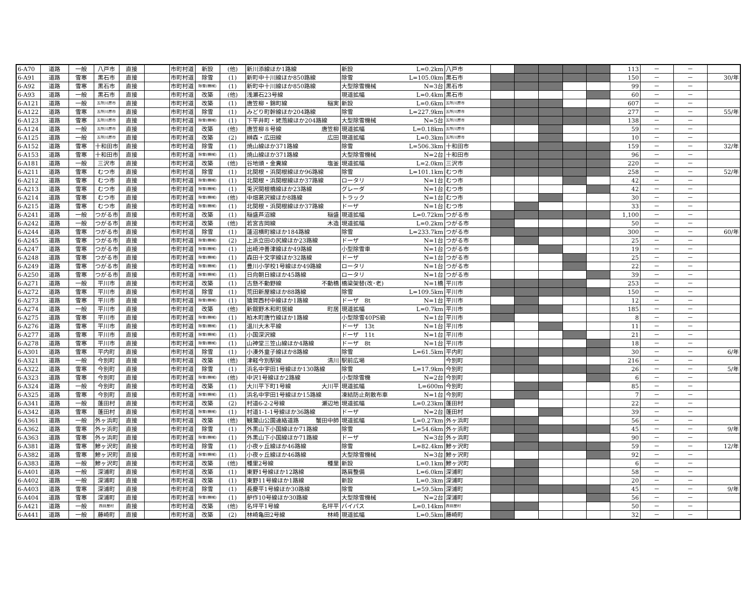| 6-A70 | 道路 | 一般 | 八戸市 | 直接 | | 市町村道 | 新設 | (他) | 新川添線ほか1路線 | 新設 L=0.2km | 八戸市 | | | | | | 113 | － | － | |
| 6-A91 | 道路 | 雪寒 | 黒石市 | 直接 | | 市町村道 | 除雪 | (1) | 新町中十川線ほか850路線 | 除雪 L=105.0km | 黒石市 | | | | | | 150 | － | － | 30/年 |
| 6-A92 | 道路 | 雪寒 | 黒石市 | 直接 | | 市町村道 | 除雪(機械) | (1) | 新町中十川線ほか850路線 | 大型除雪機械 N=3台 | 黒石市 | | | | | | 99 | － | － | |
| 6-A93 | 道路 | 一般 | 黒石市 | 直接 | | 市町村道 | 改築 | (他) | 浅瀬石23号線 | 現道拡幅 L=0.4km | 黒石市 | | | | | | 60 | － | － | |
| 6-A121 | 道路 | 一般 | 五所川原市 | 直接 | | 市町村道 | 改築 | (1) | 唐笠柳・錦町線 稲実 | 新設 L=0.6km | 五所川原市 | | | | | | 607 | － | － | |
| 6-A122 | 道路 | 雪寒 | 五所川原市 | 直接 | | 市町村道 | 除雪 | (1) | みどり町幹線ほか204路線 | 除雪 L=227.9km | 五所川原市 | | | | | | 277 | － | － | 55/年 |
| 6-A123 | 道路 | 雪寒 | 五所川原市 | 直接 | | 市町村道 | 除雪(機械) | (1) | 下平井町・姥萢線ほか204路線 | 大型除雪機械 N=5台 | 五所川原市 | | | | | | 138 | － | － | |
| 6-A124 | 道路 | 一般 | 五所川原市 | 直接 | | 市町村道 | 改築 | (他) | 唐笠柳８号線 唐笠柳 | 現道拡幅 L=0.18km | 五所川原市 | | | | | | 59 | － | － | |
| 6-A125 | 道路 | 一般 | 五所川原市 | 直接 | | 市町村道 | 改築 | (2) | 榊森・広田線 広田 | 現道拡幅 L=0.3km | 五所川原市 | | | | | | 10 | － | － | |
| 6-A152 | 道路 | 雪寒 | 十和田市 | 直接 | | 市町村道 | 除雪 | (1) | 焼山線ほか371路線 | 除雪 L=506.3km | 十和田市 | | | | | | 159 | － | － | 32/年 |
| 6-A153 | 道路 | 雪寒 | 十和田市 | 直接 | | 市町村道 | 除雪(機械) | (1) | 焼山線ほか371路線 | 大型除雪機械 N=2台 | 十和田市 | | | | | | 96 | － | － | |
| 6-A181 | 道路 | 一般 | 三沢市 | 直接 | | 市町村道 | 改築 | (他) | 谷地頭・金糞線 塩釜 | 現道拡幅 L=2.0km | 三沢市 | | | | | | 220 | － | － | |
| 6-A211 | 道路 | 雪寒 | むつ市 | 直接 | | 市町村道 | 除雪 | (1) | 北関根・浜関根線ほか96路線 | 除雪 L=101.1km | むつ市 | | | | | | 258 | － | － | 52/年 |
| 6-A212 | 道路 | 雪寒 | むつ市 | 直接 | | 市町村道 | 除雪(機械) | (1) | 北関根・浜関根線ほか37路線 | ロータリ N=1台 | むつ市 | | | | | | 42 | － | － | |
| 6-A213 | 道路 | 雪寒 | むつ市 | 直接 | | 市町村道 | 除雪(機械) | (1) | 兎沢関根橋線ほか23路線 | グレーダ N=1台 | むつ市 | | | | | | 42 | － | － | |
| 6-A214 | 道路 | 雪寒 | むつ市 | 直接 | | 市町村道 | 除雪(機械) | (他) | 中畑葛沢線ほか8路線 | トラック N=1台 | むつ市 | | | | | | 30 | － | － | |
| 6-A215 | 道路 | 雪寒 | むつ市 | 直接 | | 市町村道 | 除雪(機械) | (1) | 北関根・浜関根線ほか37路線 | ドーザ N=1台 | むつ市 | | | | | | 33 | － | － | |
| 6-A241 | 道路 | 一般 | つがる市 | 直接 | | 市町村道 | 改築 | (1) | 稲盛芦沼線 稲盛 | 現道拡幅 L=0.72km | つがる市 | | | | | | 1,100 | － | － | |
| 6-A242 | 道路 | 一般 | つがる市 | 直接 | | 市町村道 | 改築 | (他) | 若宮吉岡線 木造 | 現道拡幅 L=0.2km | つがる市 | | | | | | 50 | － | － | |
| 6-A244 | 道路 | 雪寒 | つがる市 | 直接 | | 市町村道 | 除雪 | (1) | 蓮沼横町線ほか184路線 | 除雪 L=233.7km | つがる市 | | | | | | 300 | － | － | 60/年 |
| 6-A245 | 道路 | 雪寒 | つがる市 | 直接 | | 市町村道 | 除雪(機械) | (2) | 上派立田の尻線ほか23路線 | ドーザ N=1台 | つがる市 | | | | | | 25 | － | － | |
| 6-A247 | 道路 | 雪寒 | つがる市 | 直接 | | 市町村道 | 除雪(機械) | (1) | 出崎沖善津線ほか49路線 | 小型除雪車 N=1台 | つがる市 | | | | | | 19 | － | － | |
| 6-A248 | 道路 | 雪寒 | つがる市 | 直接 | | 市町村道 | 除雪(機械) | (1) | 森田十文字線ほか32路線 | ドーザ N=1台 | つがる市 | | | | | | 25 | － | － | |
| 6-A249 | 道路 | 雪寒 | つがる市 | 直接 | | 市町村道 | 除雪(機械) | (1) | 豊川小学校1号線ほか49路線 | ロータリ N=1台 | つがる市 | | | | | | 22 | － | － | |
| 6-A250 | 道路 | 雪寒 | つがる市 | 直接 | | 市町村道 | 除雪(機械) | (1) | 日向朝日線ほか45路線 | ロータリ N=1台 | つがる市 | | | | | | 39 | － | － | |
| 6-A271 | 道路 | 一般 | 平川市 | 直接 | | 市町村道 | 改築 | (1) | 古懸不動野線 不動橋 | 橋梁架替(改･老) N=1橋 | 平川市 | | | | | | 253 | － | － | |
| 6-A272 | 道路 | 雪寒 | 平川市 | 直接 | | 市町村道 | 除雪 | (1) | 荒田新屋線ほか88路線 | 除雪 L=109.5km | 平川市 | | | | | | 150 | － | － | |
| 6-A273 | 道路 | 雪寒 | 平川市 | 直接 | | 市町村道 | 除雪(機械) | (1) | 猿賀西村中線ほか1路線 | ドーザ 8t N=1台 | 平川市 | | | | | | 12 | － | － | |
| 6-A274 | 道路 | 一般 | 平川市 | 直接 | | 市町村道 | 改築 | (他) | 新館野木和町居線 町居 | 現道拡幅 L=0.7km | 平川市 | | | | | | 185 | － | － | |
| 6-A275 | 道路 | 雪寒 | 平川市 | 直接 | | 市町村道 | 除雪(機械) | (1) | 柏木町唐竹線ほか1路線 | 小型除雪40PS級 N=1台 | 平川市 | | | | | | 8 | － | － | |
| 6-A276 | 道路 | 雪寒 | 平川市 | 直接 | | 市町村道 | 除雪(機械) | (1) | 温川大木平線 | ドーザ 13t N=1台 | 平川市 | | | | | | 11 | － | － | |
| 6-A277 | 道路 | 雪寒 | 平川市 | 直接 | | 市町村道 | 除雪(機械) | (1) | 小国深沢線 | ドーザ 11t N=1台 | 平川市 | | | | | | 21 | － | － | |
| 6-A278 | 道路 | 雪寒 | 平川市 | 直接 | | 市町村道 | 除雪(機械) | (1) | 山神堂三笠山線ほか4路線 | ドーザ 8t N=1台 | 平川市 | | | | | | 18 | － | － | |
| 6-A301 | 道路 | 雪寒 | 平内町 | 直接 | | 市町村道 | 除雪 | (1) | 小湊外童子線ほか8路線 | 除雪 L=61.5km | 平内町 | | | | | | 30 | － | － | 6/年 |
| 6-A321 | 道路 | 一般 | 今別町 | 直接 | | 市町村道 | 改築 | (他) | 津軽今別駅線 清川 | 駅前広場 | 今別町 | | | | | | 216 | － | － | |
| 6-A322 | 道路 | 雪寒 | 今別町 | 直接 | | 市町村道 | 除雪 | (1) | 浜名中宇田1号線ほか130路線 | 除雪 L=17.9km | 今別町 | | | | | | 26 | － | － | 5/年 |
| 6-A323 | 道路 | 雪寒 | 今別町 | 直接 | | 市町村道 | 除雪(機械) | (他) | 中沢1号線ほか2路線 | 小型除雪機 N=2台 | 今別町 | | | | | | 6 | － | － | |
| 6-A324 | 道路 | 一般 | 今別町 | 直接 | | 市町村道 | 改築 | (1) | 大川平下町1号線 大川平 | 現道拡幅 L=600m | 今別町 | | | | | | 85 | － | － | |
| 6-A325 | 道路 | 雪寒 | 今別町 | 直接 | | 市町村道 | 除雪(機械) | (1) | 浜名中宇田1号線ほか15路線 | 凍結防止剤散布車 N=1台 | 今別町 | | | | | | 7 | － | － | |
| 6-A341 | 道路 | 一般 | 蓬田村 | 直接 | | 市町村道 | 改築 | (2) | 村道6-2-2号線 瀬辺地 | 現道拡幅 L=0.23km | 蓬田村 | | | | | | 22 | － | － | |
| 6-A342 | 道路 | 雪寒 | 蓬田村 | 直接 | | 市町村道 | 除雪(機械) | (1) | 村道1-1-1号線ほか36路線 | ドーザ N=2台 | 蓬田村 | | | | | | 39 | － | － | |
| 6-A361 | 道路 | 一般 | 外ヶ浜町 | 直接 | | 市町村道 | 改築 | (他) | 観瀾山公園連絡道路 蟹田中師 | 現道拡幅 L=0.27km | 外ヶ浜町 | | | | | | 56 | － | － | |
| 6-A362 | 道路 | 雪寒 | 外ヶ浜町 | 直接 | | 市町村道 | 除雪 | (1) | 外黒山下小国線ほか71路線 | 除雪 L=54.6km | 外ヶ浜町 | | | | | | 45 | － | － | 9/年 |
| 6-A363 | 道路 | 雪寒 | 外ヶ浜町 | 直接 | | 市町村道 | 除雪(機械) | (1) | 外黒山下小国線ほか71路線 | ドーザ N=3台 | 外ヶ浜町 | | | | | | 90 | － | － | |
| 6-A381 | 道路 | 雪寒 | 鰺ヶ沢町 | 直接 | | 市町村道 | 除雪 | (1) | 小夜ヶ丘線ほか46路線 | 除雪 L=82.4km | 鰺ヶ沢町 | | | | | | 59 | － | － | 12/年 |
| 6-A382 | 道路 | 雪寒 | 鰺ヶ沢町 | 直接 | | 市町村道 | 除雪(機械) | (1) | 小夜ヶ丘線ほか46路線 | 大型除雪機械 N=3台 | 鰺ヶ沢町 | | | | | | 92 | － | － | |
| 6-A383 | 道路 | 一般 | 鰺ヶ沢町 | 直接 | | 市町村道 | 改築 | (他) | 種里2号線 種里 | 新設 L=0.1km | 鰺ヶ沢町 | | | | | | 6 | － | － | |
| 6-A401 | 道路 | 一般 | 深浦町 | 直接 | | 市町村道 | 改築 | (1) | 東野1号線ほか12路線 | 路肩整備 L=6.0km | 深浦町 | | | | | | 58 | － | － | |
| 6-A402 | 道路 | 一般 | 深浦町 | 直接 | | 市町村道 | 改築 | (1) | 東野11号線ほか1路線 | 新設 L=0.3km | 深浦町 | | | | | | 20 | － | － | |
| 6-A403 | 道路 | 雪寒 | 深浦町 | 直接 | | 市町村道 | 除雪 | (1) | 長慶平1号線ほか30路線 | 除雪 L=59.5km | 深浦町 | | | | | | 45 | － | － | 9/年 |
| 6-A404 | 道路 | 雪寒 | 深浦町 | 直接 | | 市町村道 | 除雪(機械) | (1) | 舮作10号線ほか30路線 | 大型除雪機械 N=2台 | 深浦町 | | | | | | 56 | － | － | |
| 6-A421 | 道路 | 一般 | 西目屋村 | 直接 | | 市町村道 | 改築 | (他) | 名坪平1号線 名坪平 | バイパス L=0.14km | 西目屋村 | | | | | | 50 | － | － | |
| 6-A441 | 道路 | 一般 | 藤崎町 | 直接 | | 市町村道 | 改築 | (2) | 林崎亀田2号線 林崎 | 現道拡幅 L=0.5km | 藤崎町 | | | | | | 32 | － | － | |